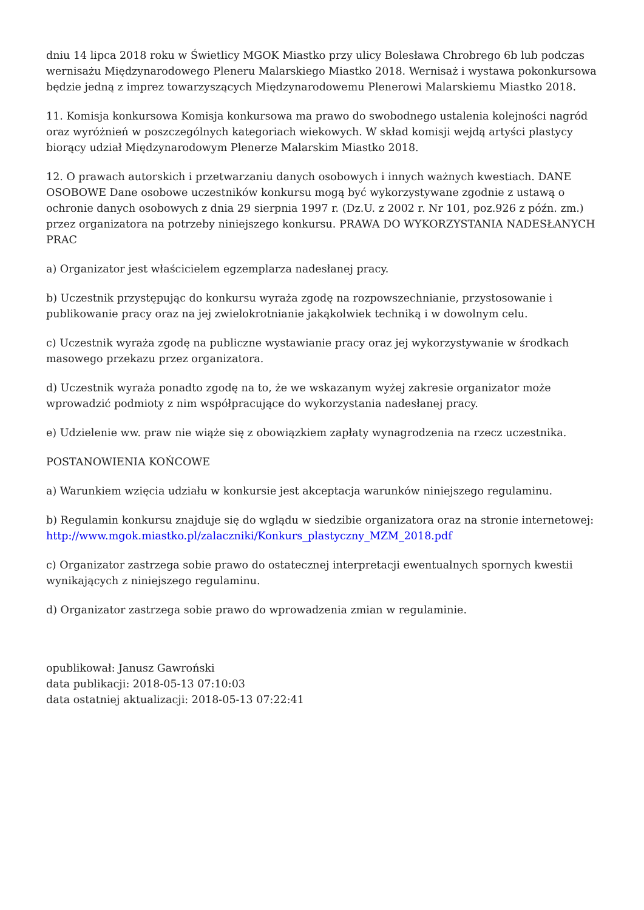dniu 14 lipca 2018 roku w Świetlicy MGOK Miastko przy ulicy Bolesława Chrobrego 6b lub podczas wernisażu Międzynarodowego Pleneru Malarskiego Miastko 2018. Wernisaż i wystawa pokonkursowa będzie jedną z imprez towarzyszących Międzynarodowemu Plenerowi Malarskiemu Miastko 2018.
11. Komisja konkursowa Komisja konkursowa ma prawo do swobodnego ustalenia kolejności nagród oraz wyróżnień w poszczególnych kategoriach wiekowych. W skład komisji wejdą artyści plastycy biorący udział Międzynarodowym Plenerze Malarskim Miastko 2018.
12. O prawach autorskich i przetwarzaniu danych osobowych i innych ważnych kwestiach. DANE OSOBOWE Dane osobowe uczestników konkursu mogą być wykorzystywane zgodnie z ustawą o ochronie danych osobowych z dnia 29 sierpnia 1997 r. (Dz.U. z 2002 r. Nr 101, poz.926 z późn. zm.) przez organizatora na potrzeby niniejszego konkursu. PRAWA DO WYKORZYSTANIA NADESŁANYCH PRAC
a) Organizator jest właścicielem egzemplarza nadesłanej pracy.
b) Uczestnik przystępując do konkursu wyraża zgodę na rozpowszechnianie, przystosowanie i publikowanie pracy oraz na jej zwielokrotnianie jakąkolwiek techniką i w dowolnym celu.
c) Uczestnik wyraża zgodę na publiczne wystawianie pracy oraz jej wykorzystywanie w środkach masowego przekazu przez organizatora.
d) Uczestnik wyraża ponadto zgodę na to, że we wskazanym wyżej zakresie organizator może wprowadzić podmioty z nim współpracujące do wykorzystania nadesłanej pracy.
e) Udzielenie ww. praw nie wiąże się z obowiązkiem zapłaty wynagrodzenia na rzecz uczestnika.
POSTANOWIENIA KOŃCOWE
a) Warunkiem wzięcia udziału w konkursie jest akceptacja warunków niniejszego regulaminu.
b) Regulamin konkursu znajduje się do wglądu w siedzibie organizatora oraz na stronie internetowej: http://www.mgok.miastko.pl/zalaczniki/Konkurs_plastyczny_MZM_2018.pdf
c) Organizator zastrzega sobie prawo do ostatecznej interpretacji ewentualnych spornych kwestii wynikających z niniejszego regulaminu.
d) Organizator zastrzega sobie prawo do wprowadzenia zmian w regulaminie.
opublikował: Janusz Gawroński
data publikacji: 2018-05-13 07:10:03
data ostatniej aktualizacji: 2018-05-13 07:22:41